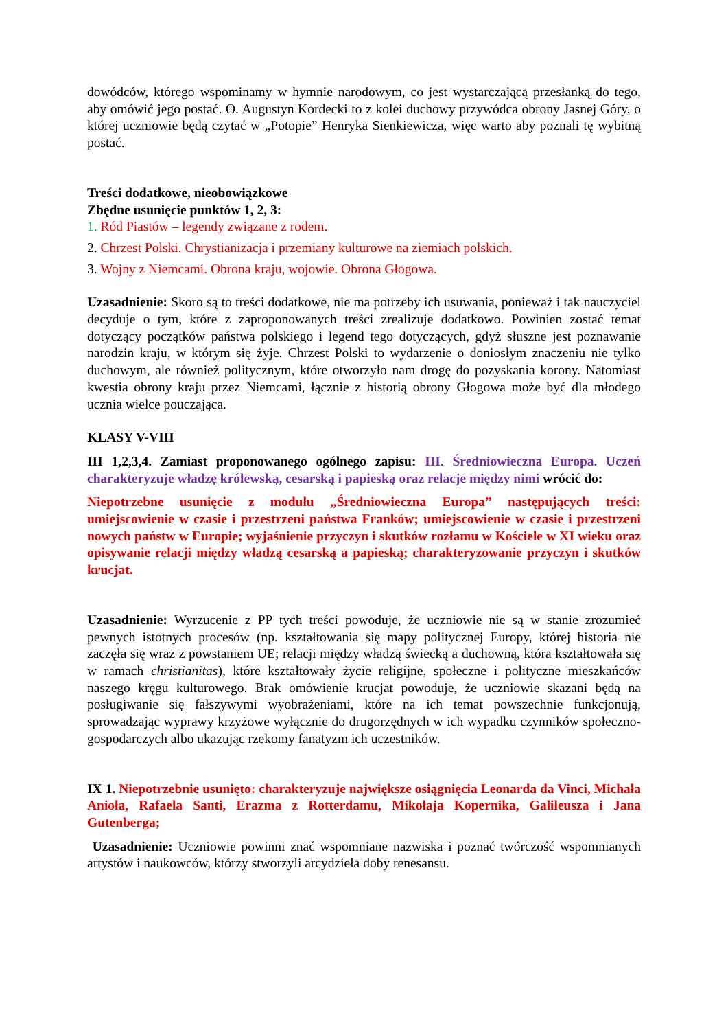dowódców, którego wspominamy w hymnie narodowym, co jest wystarczającą przesłanką do tego, aby omówić jego postać. O. Augustyn Kordecki to z kolei duchowy przywódca obrony Jasnej Góry, o której uczniowie będą czytać w „Potopie” Henryka Sienkiewicza, więc warto aby poznali tę wybitną postać.
Treści dodatkowe, nieobowiązkowe
Zbędne usunięcie punktów 1, 2, 3:
1. Ród Piastów – legendy związane z rodem.
2. Chrzest Polski. Chrystianizacja i przemiany kulturowe na ziemiach polskich.
3. Wojny z Niemcami. Obrona kraju, wojowie. Obrona Głogowa.
Uzasadnienie: Skoro są to treści dodatkowe, nie ma potrzeby ich usuwania, ponieważ i tak nauczyciel decyduje o tym, które z zaproponowanych treści zrealizuje dodatkowo. Powinien zostać temat dotyczący początków państwa polskiego i legend tego dotyczących, gdyż słuszne jest poznawanie narodzin kraju, w którym się żyje. Chrzest Polski to wydarzenie o doniosłym znaczeniu nie tylko duchowym, ale również politycznym, które otworzyło nam drogę do pozyskania korony. Natomiast kwestia obrony kraju przez Niemcami, łącznie z historią obrony Głogowa może być dla młodego ucznia wielce pouczająca.
KLASY V-VIII
III 1,2,3,4. Zamiast proponowanego ogólnego zapisu: III. Średniowieczna Europa. Uczeń charakteryzuje władzę królewską, cesarską i papieską oraz relacje między nimi wrócić do:
Niepotrzebne usunięcie z modułu „Średniowieczna Europa” następujących treści: umiejscowienie w czasie i przestrzeni państwa Franków; umiejscowienie w czasie i przestrzeni nowych państw w Europie; wyjaśnienie przyczyn i skutków rozłamu w Kościele w XI wieku oraz opisywanie relacji między władzą cesarską a papieską; charakteryzowanie przyczyn i skutków krucjat.
Uzasadnienie: Wyrzucenie z PP tych treści powoduje, że uczniowie nie są w stanie zrozumieć pewnych istotnych procesów (np. kształtowania się mapy politycznej Europy, której historia nie zaczęła się wraz z powstaniem UE; relacji między władzą świecką a duchowną, która kształtowała się w ramach christianitas), które kształtowały życie religijne, społeczne i polityczne mieszkańców naszego kręgu kulturowego. Brak omówienie krucjat powoduje, że uczniowie skazani będą na posługiwanie się fałszywymi wyobrażeniami, które na ich temat powszechnie funkcjonują, sprowadzając wyprawy krzyżowe wyłącznie do drugorzędnych w ich wypadku czynników społeczno-gospodarczych albo ukazując rzekomy fanatyzm ich uczestników.
IX 1. Niepotrzebnie usunięto: charakteryzuje największe osiągnięcia Leonarda da Vinci, Michała Anioła, Rafaela Santi, Erazma z Rotterdamu, Mikołaja Kopernika, Galileusza i Jana Gutenberga;
Uzasadnienie: Uczniowie powinni znać wspomniane nazwiska i poznać twórczość wspomnianych artystów i naukowców, którzy stworzyli arcydzieła doby renesansu.